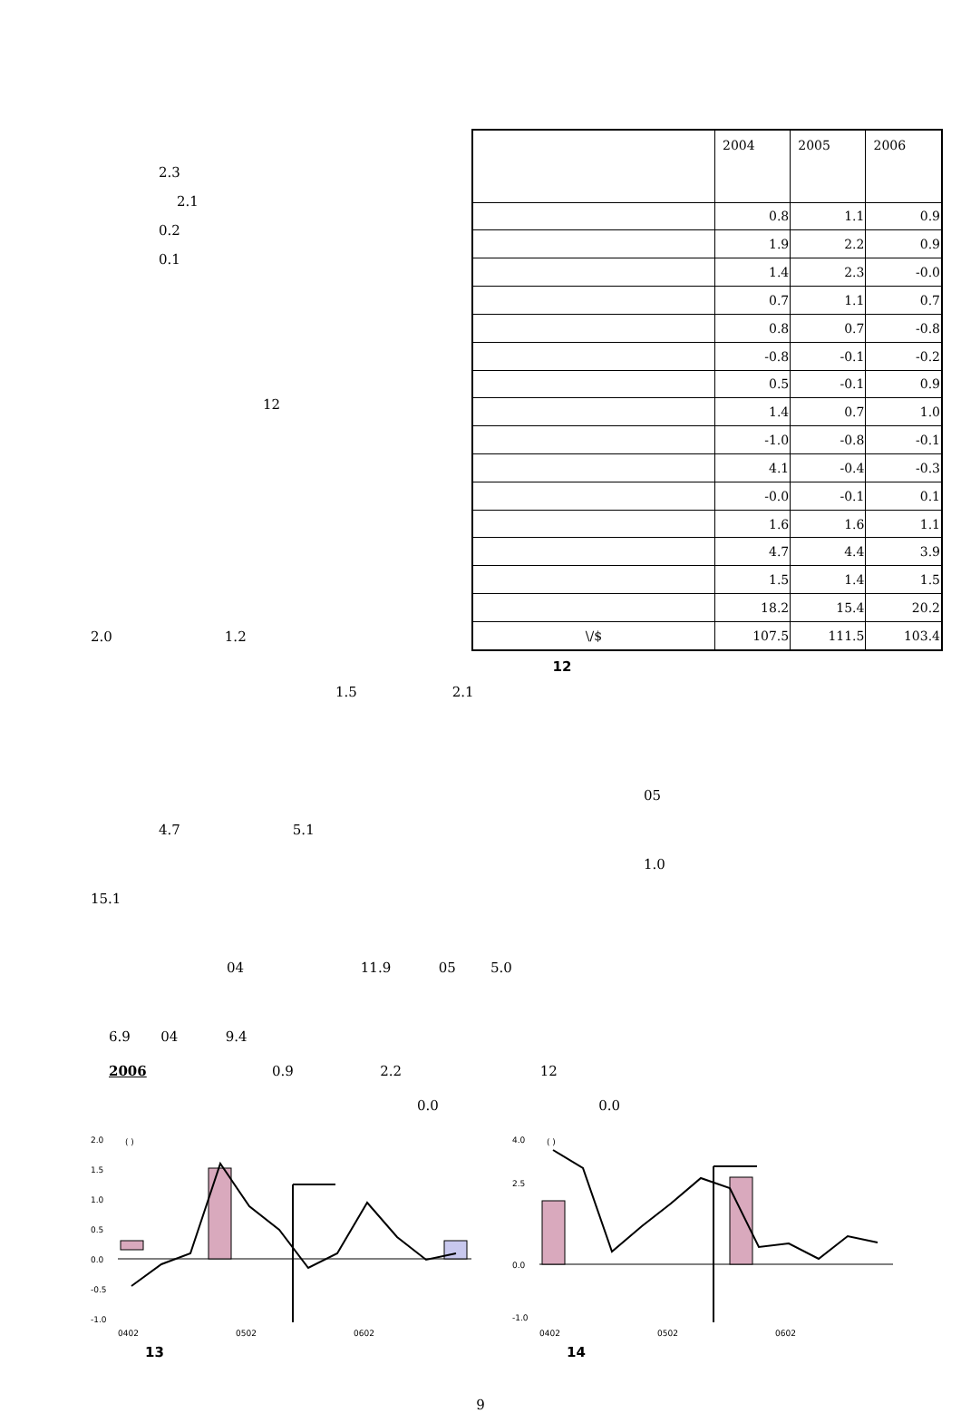2.3
2.1
0.2
0.1
12
2.0 1.2
| | 2004 | 2005 | 2006 |
| | 0.8 | 1.1 | 0.9 |
| | 1.9 | 2.2 | 0.9 |
| | 1.4 | 2.3 | -0.0 |
| | 0.7 | 1.1 | 0.7 |
| | 0.8 | 0.7 | -0.8 |
| | -0.8 | -0.1 | -0.2 |
| | 0.5 | -0.1 | 0.9 |
| | 1.4 | 0.7 | 1.0 |
| | -1.0 | -0.8 | -0.1 |
| | 4.1 | -0.4 | -0.3 |
| | -0.0 | -0.1 | 0.1 |
| | 1.6 | 1.6 | 1.1 |
| | 4.7 | 4.4 | 3.9 |
| | 1.5 | 1.4 | 1.5 |
| | 18.2 | 15.4 | 20.2 |
| \/$ | 107.5 | 111.5 | 103.4 |
12
1.5 2.1
05
4.7 5.1
1.0
15.1
04 11.9 05 5.0
6.9 04 9.4
2006 0.9 2.2 12
0.0 0.0
2.0
1.5
1.0
0.5
0.0
-0.5
-1.0
( )
0402
0502
0602
13
4.0
2.5
0.0
-1.0
( )
0402
0502
0602
14
9